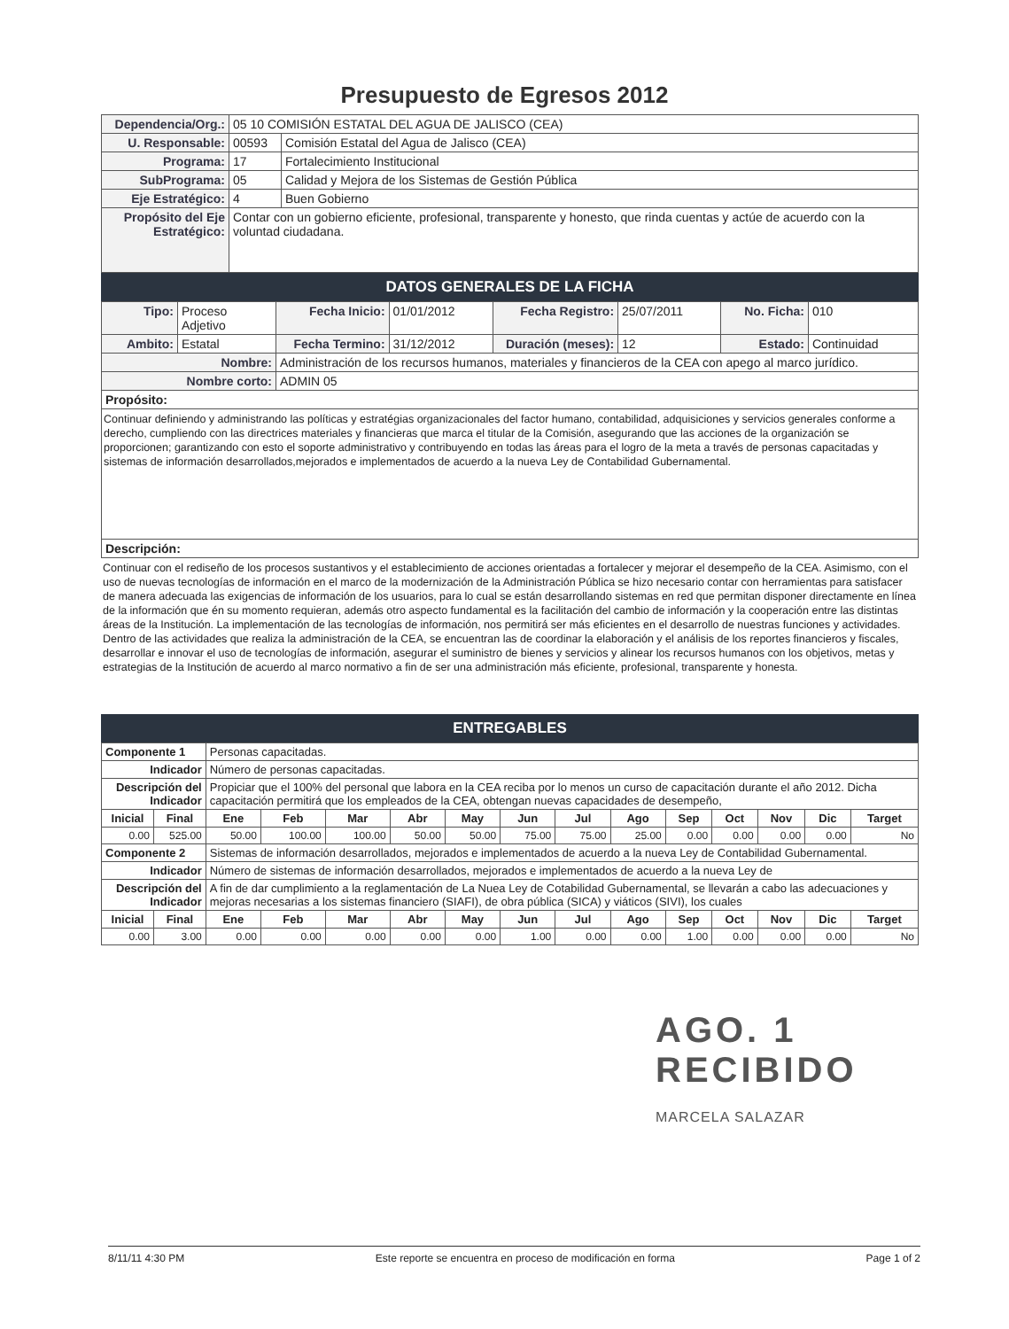Presupuesto de Egresos 2012
| Dependencia/Org.: | 05 10 COMISIÓN ESTATAL DEL AGUA DE JALISCO (CEA) | |
| U. Responsable: | 00593 | Comisión Estatal del Agua de Jalisco (CEA) |
| Programa: | 17 | Fortalecimiento Institucional |
| SubPrograma: | 05 | Calidad y Mejora de los Sistemas de Gestión Pública |
| Eje Estratégico: | 4 | Buen Gobierno |
| Propósito del Eje Estratégico: | Contar con un gobierno eficiente, profesional, transparente y honesto, que rinda cuentas y actúe de acuerdo con la voluntad ciudadana. | |
DATOS GENERALES DE LA FICHA
| Tipo: | Proceso Adjetivo | Fecha Inicio: | 01/01/2012 | Fecha Registro: | 25/07/2011 | No. Ficha: | 010 |
| Ambito: | Estatal | Fecha Termino: | 31/12/2012 | Duración (meses): | 12 | Estado: | Continuidad |
| Nombre: | | Administración de los recursos humanos, materiales y financieros de la CEA con apego al marco jurídico. | | | | | |
| Nombre corto: | | ADMIN 05 | | | | | |
| Propósito: | | | | | | | |
| Continuar definiendo y administrando las políticas y estratégias organizacionales del factor humano, contabilidad, adquisiciones y servicios generales conforme a derecho, cumpliendo con las directrices materiales y financieras que marca el titular de la Comisión, asegurando que las acciones de la organización se proporcionen; garantizando con esto el soporte administrativo y contribuyendo en todas las áreas para el logro de la meta a través de personas capacitadas y sistemas de información desarrollados,mejorados e implementados de acuerdo a la nueva Ley de Contabilidad Gubernamental. | | | | | | | |
| Descripción: | | | | | | | |
Continuar con el rediseño de los procesos sustantivos y el establecimiento de acciones orientadas a fortalecer y mejorar el desempeño de la CEA. Asimismo, con el uso de nuevas tecnologías de información en el marco de la modernización de la Administración Pública se hizo necesario contar con herramientas para satisfacer de manera adecuada las exigencias de información de los usuarios, para lo cual se están desarrollando sistemas en red que permitan disponer directamente en línea de la información que én su momento requieran, además otro aspecto fundamental es la facilitación del cambio de información y la cooperación entre las distintas áreas de la Institución. La implementación de las tecnologías de información, nos permitirá ser más eficientes en el desarrollo de nuestras funciones y actividades. Dentro de las actividades que realiza la administración de la CEA, se encuentran las de coordinar la elaboración y el análisis de los reportes financieros y fiscales, desarrollar e innovar el uso de tecnologías de información, asegurar el suministro de bienes y servicios y alinear los recursos humanos con los objetivos, metas y estrategias de la Institución de acuerdo al marco normativo a fin de ser una administración más eficiente, profesional, transparente y honesta.
ENTREGABLES
| Componente 1 | | Personas capacitadas. | | | | | | | | | | | | |
| Indicador | | Número de personas capacitadas. | | | | | | | | | | | | |
| Descripción del Indicador | | Propiciar que el 100% del personal que labora en la CEA reciba por lo menos un curso de capacitación durante el año 2012. Dicha capacitación permitirá que los empleados de la CEA, obtengan nuevas capacidades de desempeño, | | | | | | | | | | | | |
| Inicial | Final | Ene | Feb | Mar | Abr | May | Jun | Jul | Ago | Sep | Oct | Nov | Dic | Target |
| 0.00 | 525.00 | 50.00 | 100.00 | 100.00 | 50.00 | 50.00 | 75.00 | 75.00 | 25.00 | 0.00 | 0.00 | 0.00 | 0.00 | No |
| Componente 2 | | Sistemas de información desarrollados, mejorados e implementados de acuerdo a la nueva Ley de Contabilidad Gubernamental. | | | | | | | | | | | | |
| Indicador | | Número de sistemas de información desarrollados, mejorados e implementados de acuerdo a la nueva Ley de | | | | | | | | | | | | |
| Descripción del Indicador | | A fin de dar cumplimiento a la reglamentación de La Nuea Ley de Cotabilidad Gubernamental, se llevarán a cabo las adecuaciones y mejoras necesarias a los sistemas financiero (SIAFI), de obra pública (SICA) y viáticos (SIVI), los cuales | | | | | | | | | | | | |
| Inicial | Final | Ene | Feb | Mar | Abr | May | Jun | Jul | Ago | Sep | Oct | Nov | Dic | Target |
| 0.00 | 3.00 | 0.00 | 0.00 | 0.00 | 0.00 | 0.00 | 1.00 | 0.00 | 0.00 | 1.00 | 0.00 | 0.00 | 0.00 | No |
AGO. 1
RECIBIDO
MARCELA SALAZAR
8/11/11 4:30 PM Este reporte se encuentra en proceso de modificación en forma Page 1 of 2